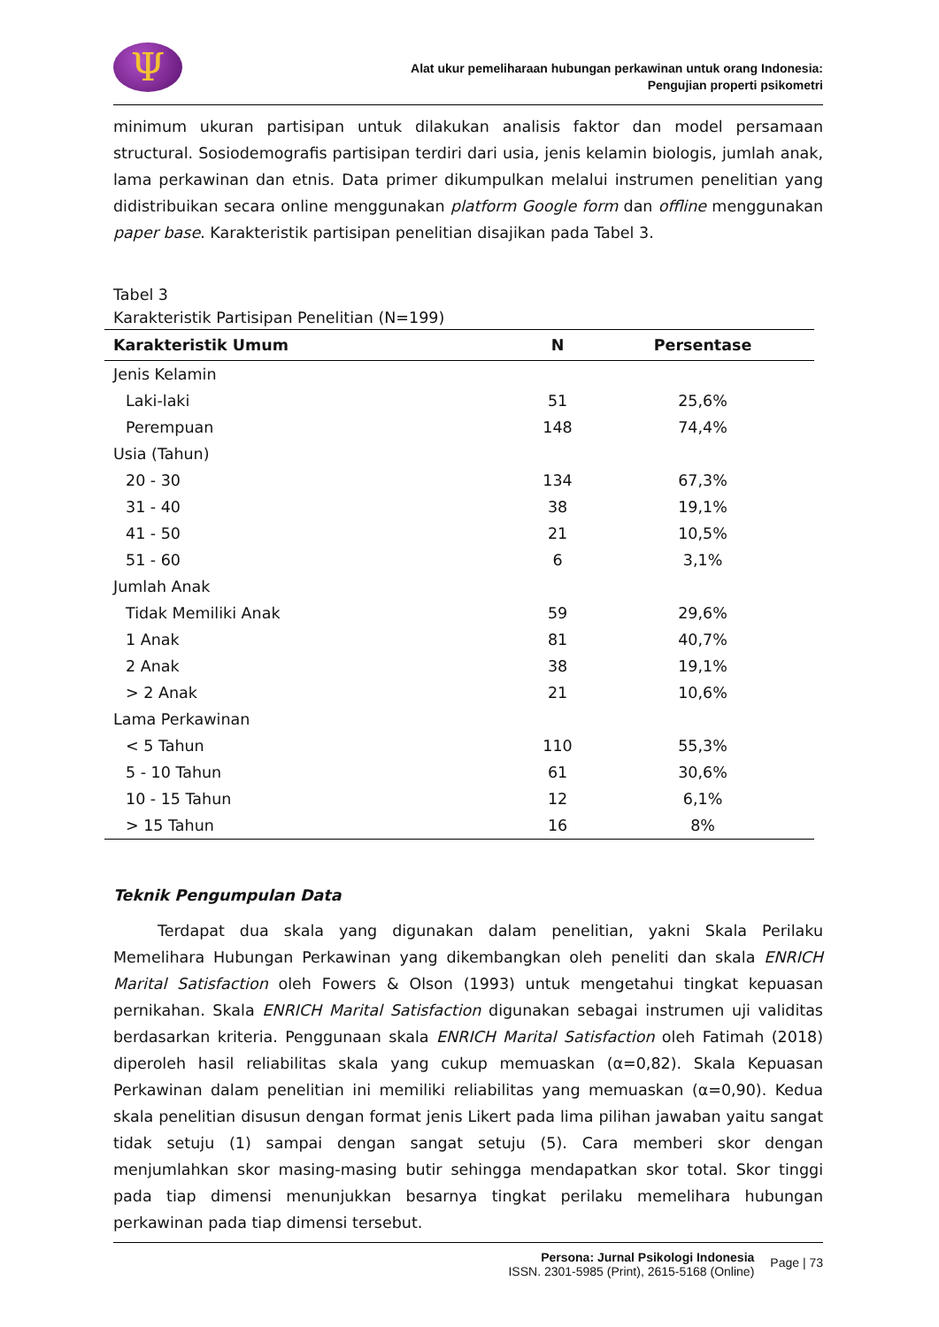Ψ
Alat ukur pemeliharaan hubungan perkawinan untuk orang Indonesia:
Pengujian properti psikometri
minimum ukuran partisipan untuk dilakukan analisis faktor dan model persamaan structural. Sosiodemografis partisipan terdiri dari usia, jenis kelamin biologis, jumlah anak, lama perkawinan dan etnis. Data primer dikumpulkan melalui instrumen penelitian yang didistribuikan secara online menggunakan platform Google form dan offline menggunakan paper base. Karakteristik partisipan penelitian disajikan pada Tabel 3.
Tabel 3
Karakteristik Partisipan Penelitian (N=199)
| Karakteristik Umum | N | Persentase |
| --- | --- | --- |
| Jenis Kelamin | | |
| Laki-laki | 51 | 25,6% |
| Perempuan | 148 | 74,4% |
| Usia (Tahun) | | |
| 20 - 30 | 134 | 67,3% |
| 31 - 40 | 38 | 19,1% |
| 41 - 50 | 21 | 10,5% |
| 51 - 60 | 6 | 3,1% |
| Jumlah Anak | | |
| Tidak Memiliki Anak | 59 | 29,6% |
| 1 Anak | 81 | 40,7% |
| 2 Anak | 38 | 19,1% |
| > 2 Anak | 21 | 10,6% |
| Lama Perkawinan | | |
| < 5 Tahun | 110 | 55,3% |
| 5 - 10 Tahun | 61 | 30,6% |
| 10 - 15 Tahun | 12 | 6,1% |
| > 15 Tahun | 16 | 8% |
Teknik Pengumpulan Data
Terdapat dua skala yang digunakan dalam penelitian, yakni Skala Perilaku Memelihara Hubungan Perkawinan yang dikembangkan oleh peneliti dan skala ENRICH Marital Satisfaction oleh Fowers & Olson (1993) untuk mengetahui tingkat kepuasan pernikahan. Skala ENRICH Marital Satisfaction digunakan sebagai instrumen uji validitas berdasarkan kriteria. Penggunaan skala ENRICH Marital Satisfaction oleh Fatimah (2018) diperoleh hasil reliabilitas skala yang cukup memuaskan (α=0,82). Skala Kepuasan Perkawinan dalam penelitian ini memiliki reliabilitas yang memuaskan (α=0,90). Kedua skala penelitian disusun dengan format jenis Likert pada lima pilihan jawaban yaitu sangat tidak setuju (1) sampai dengan sangat setuju (5). Cara memberi skor dengan menjumlahkan skor masing-masing butir sehingga mendapatkan skor total. Skor tinggi pada tiap dimensi menunjukkan besarnya tingkat perilaku memelihara hubungan perkawinan pada tiap dimensi tersebut.
Persona: Jurnal Psikologi Indonesia
ISSN. 2301-5985 (Print), 2615-5168 (Online)
Page | 73